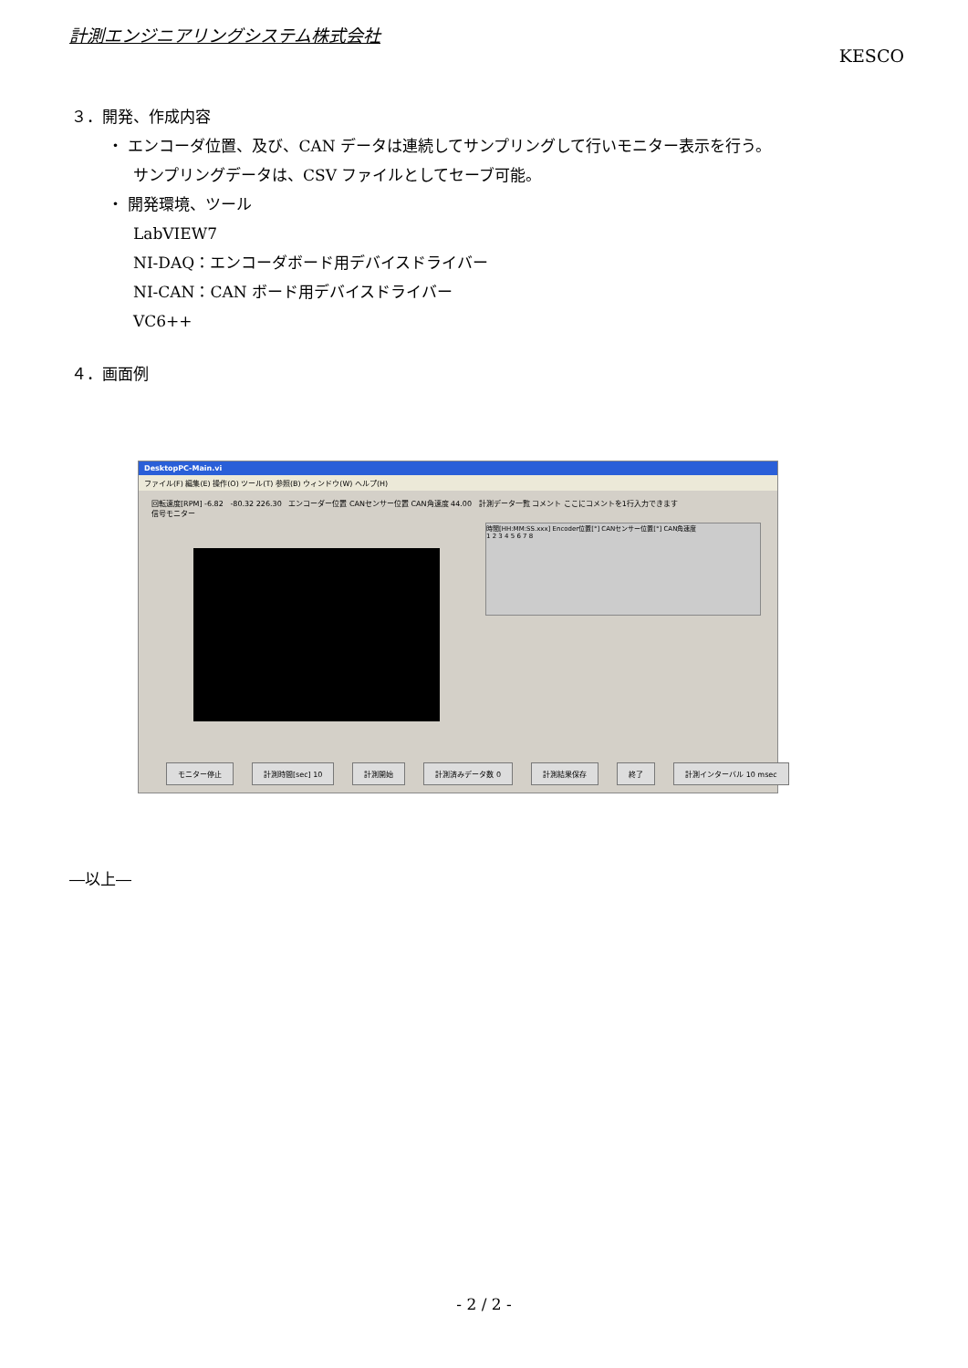計測エンジニアリングシステム株式会社
KESCO
３．開発、作成内容
・ エンコーダ位置、及び、CAN データは連続してサンプリングして行いモニター表示を行う。
サンプリングデータは、CSV ファイルとしてセーブ可能。
・ 開発環境、ツール
LabVIEW7
NI-DAQ：エンコーダボード用デバイスドライバー
NI-CAN：CAN ボード用デバイスドライバー
VC6++
４．画面例
DesktopPC-Main.vi
ファイル(F) 編集(E) 操作(O) ツール(T) 参照(B) ウィンドウ(W) ヘルプ(H)
回転速度[RPM] -6.82 -80.32 226.30 エンコーダー位置 CANセンサー位置 CAN角速度 44.00 計測データ一覧 コメント ここにコメントを1行入力できます
信号モニター
時間[HH:MM:SS.xxx] Encoder位置[°] CANセンサー位置[°] CAN角速度
1 2 3 4 5 6 7 8
モニター停止 計測時間[sec] 10 計測開始 計測済みデータ数 0 計測結果保存 終了 計測インターバル 10 msec
―以上―
- 2 / 2 -